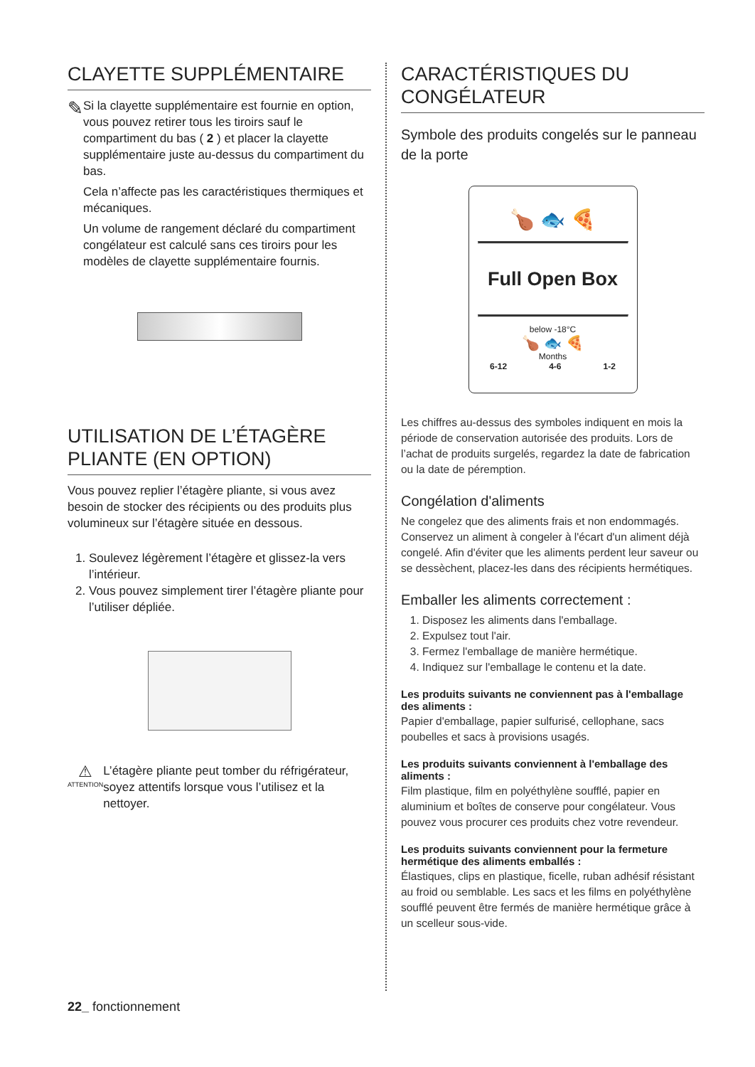CLAYETTE SUPPLÉMENTAIRE
✎
Si la clayette supplémentaire est fournie en option, vous pouvez retirer tous les tiroirs sauf le compartiment du bas ( 2 ) et placer la clayette supplémentaire juste au-dessus du compartiment du bas.
Cela n’affecte pas les caractéristiques thermiques et mécaniques.
Un volume de rangement déclaré du compartiment congélateur est calculé sans ces tiroirs pour les modèles de clayette supplémentaire fournis.
UTILISATION DE L’ÉTAGÈRE PLIANTE (EN OPTION)
Vous pouvez replier l’étagère pliante, si vous avez besoin de stocker des récipients ou des produits plus volumineux sur l’étagère située en dessous.
1. Soulevez légèrement l’étagère et glissez-la vers l’intérieur.
2. Vous pouvez simplement tirer l’étagère pliante pour l’utiliser dépliée.
⚠
ATTENTION
L’étagère pliante peut tomber du réfrigérateur, soyez attentifs lorsque vous l’utilisez et la nettoyer.
CARACTÉRISTIQUES DU CONGÉLATEUR
Symbole des produits congelés sur le panneau de la porte
🍗 🐟 🍕
Full Open Box
below -18°C
🍗 🐟 🍕
Months
6-12 4-6 1-2
Les chiffres au-dessus des symboles indiquent en mois la période de conservation autorisée des produits. Lors de l’achat de produits surgelés, regardez la date de fabrication ou la date de péremption.
Congélation d'aliments
Ne congelez que des aliments frais et non endommagés. Conservez un aliment à congeler à l'écart d'un aliment déjà congelé. Afin d'éviter que les aliments perdent leur saveur ou se dessèchent, placez-les dans des récipients hermétiques.
Emballer les aliments correctement :
1. Disposez les aliments dans l'emballage.
2. Expulsez tout l'air.
3. Fermez l'emballage de manière hermétique.
4. Indiquez sur l'emballage le contenu et la date.
Les produits suivants ne conviennent pas à l'emballage des aliments :
Papier d'emballage, papier sulfurisé, cellophane, sacs poubelles et sacs à provisions usagés.
Les produits suivants conviennent à l'emballage des aliments :
Film plastique, film en polyéthylène soufflé, papier en aluminium et boîtes de conserve pour congélateur. Vous pouvez vous procurer ces produits chez votre revendeur.
Les produits suivants conviennent pour la fermeture hermétique des aliments emballés :
Élastiques, clips en plastique, ficelle, ruban adhésif résistant au froid ou semblable. Les sacs et les films en polyéthylène soufflé peuvent être fermés de manière hermétique grâce à un scelleur sous-vide.
22_ fonctionnement